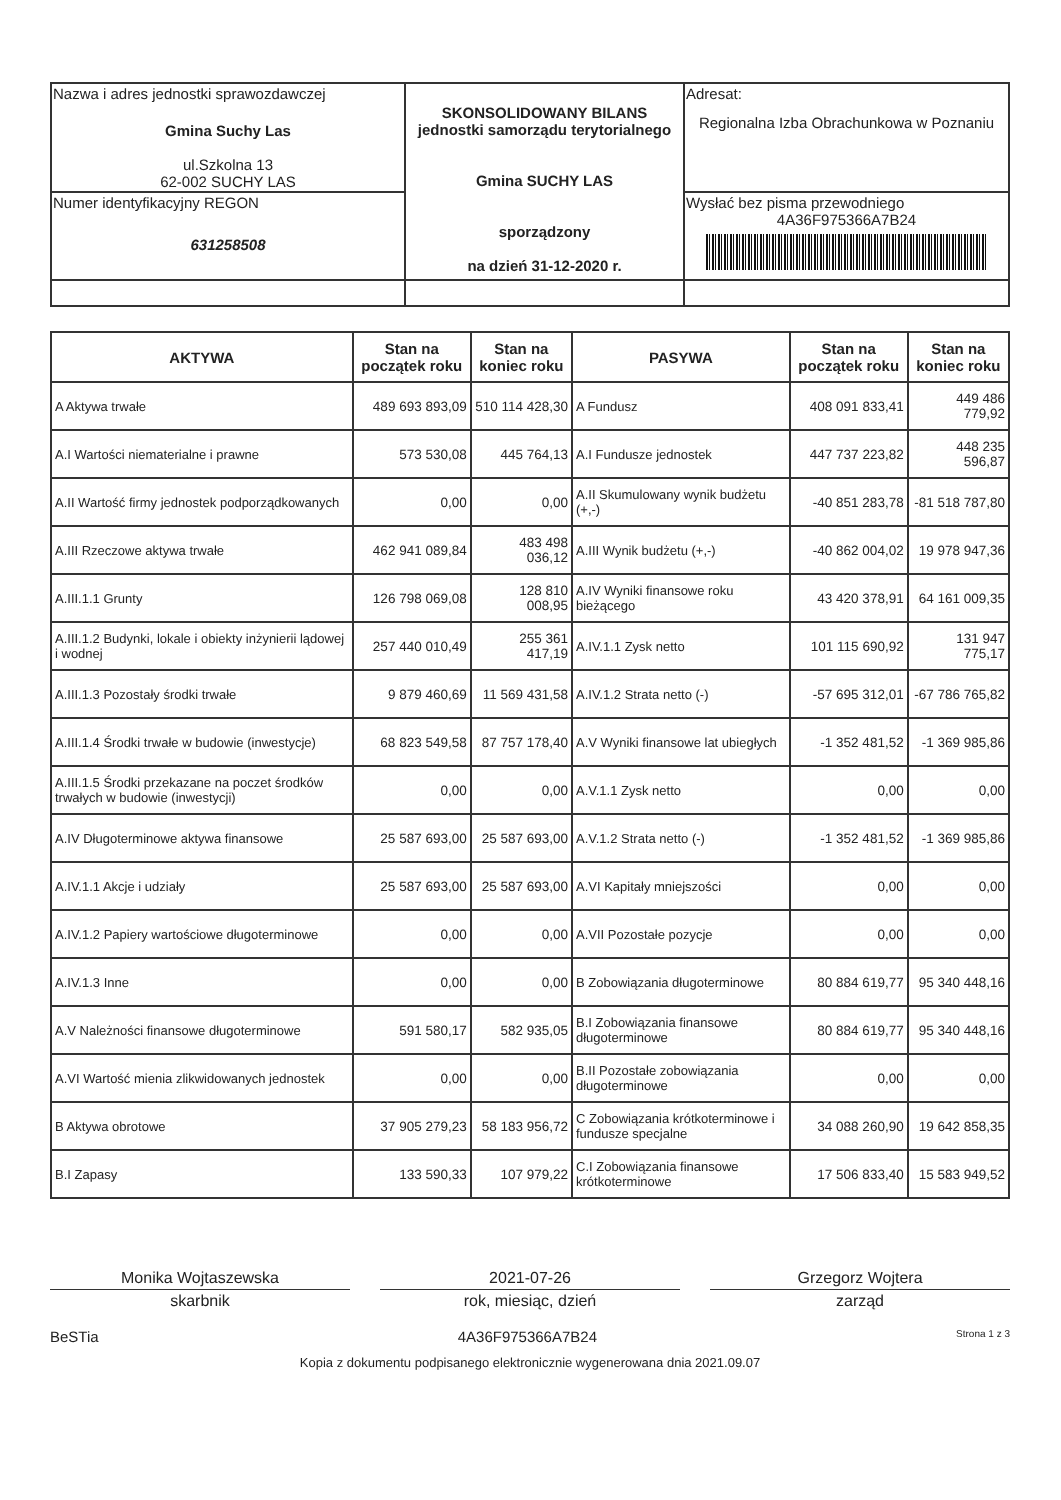| Nazwa i adres jednostki sprawozdawczej Gmina Suchy Las ul.Szkolna 13 62-002 SUCHY LAS | SKONSOLIDOWANY BILANS jednostki samorządu terytorialnego Gmina SUCHY LAS sporządzony na dzień 31-12-2020 r. | Adresat: Regionalna Izba Obrachunkowa w Poznaniu |
| Numer identyfikacyjny REGON 631258508 | | Wysłać bez pisma przewodniego 4A36F975366A7B24 |
| AKTYWA | Stan na początek roku | Stan na koniec roku | PASYWA | Stan na początek roku | Stan na koniec roku |
| --- | --- | --- | --- | --- | --- |
| A Aktywa trwałe | 489 693 893,09 | 510 114 428,30 | A Fundusz | 408 091 833,41 | 449 486 779,92 |
| A.I Wartości niematerialne i prawne | 573 530,08 | 445 764,13 | A.I Fundusze jednostek | 447 737 223,82 | 448 235 596,87 |
| A.II Wartość firmy jednostek podporządkowanych | 0,00 | 0,00 | A.II Skumulowany wynik budżetu (+,-) | -40 851 283,78 | -81 518 787,80 |
| A.III Rzeczowe aktywa trwałe | 462 941 089,84 | 483 498 036,12 | A.III Wynik budżetu (+,-) | -40 862 004,02 | 19 978 947,36 |
| A.III.1.1 Grunty | 126 798 069,08 | 128 810 008,95 | A.IV Wyniki finansowe roku bieżącego | 43 420 378,91 | 64 161 009,35 |
| A.III.1.2 Budynki, lokale i obiekty inżynierii lądowej i wodnej | 257 440 010,49 | 255 361 417,19 | A.IV.1.1 Zysk netto | 101 115 690,92 | 131 947 775,17 |
| A.III.1.3 Pozostały środki trwałe | 9 879 460,69 | 11 569 431,58 | A.IV.1.2 Strata netto (-) | -57 695 312,01 | -67 786 765,82 |
| A.III.1.4 Środki trwałe w budowie (inwestycje) | 68 823 549,58 | 87 757 178,40 | A.V Wyniki finansowe lat ubiegłych | -1 352 481,52 | -1 369 985,86 |
| A.III.1.5 Środki przekazane na poczet środków trwałych w budowie (inwestycji) | 0,00 | 0,00 | A.V.1.1 Zysk netto | 0,00 | 0,00 |
| A.IV Długoterminowe aktywa finansowe | 25 587 693,00 | 25 587 693,00 | A.V.1.2 Strata netto (-) | -1 352 481,52 | -1 369 985,86 |
| A.IV.1.1 Akcje i udziały | 25 587 693,00 | 25 587 693,00 | A.VI Kapitały mniejszości | 0,00 | 0,00 |
| A.IV.1.2 Papiery wartościowe długoterminowe | 0,00 | 0,00 | A.VII Pozostałe pozycje | 0,00 | 0,00 |
| A.IV.1.3 Inne | 0,00 | 0,00 | B Zobowiązania długoterminowe | 80 884 619,77 | 95 340 448,16 |
| A.V Należności finansowe długoterminowe | 591 580,17 | 582 935,05 | B.I Zobowiązania finansowe długoterminowe | 80 884 619,77 | 95 340 448,16 |
| A.VI Wartość mienia zlikwidowanych jednostek | 0,00 | 0,00 | B.II Pozostałe zobowiązania długoterminowe | 0,00 | 0,00 |
| B Aktywa obrotowe | 37 905 279,23 | 58 183 956,72 | C Zobowiązania krótkoterminowe i fundusze specjalne | 34 088 260,90 | 19 642 858,35 |
| B.I Zapasy | 133 590,33 | 107 979,22 | C.I Zobowiązania finansowe krótkoterminowe | 17 506 833,40 | 15 583 949,52 |
Monika Wojtaszewska
skarbnik
2021-07-26
rok, miesiąc, dzień
Grzegorz Wojtera
zarząd
BeSTia 4A36F975366A7B24 Strona 1 z 3
Kopia z dokumentu podpisanego elektronicznie wygenerowana dnia 2021.09.07